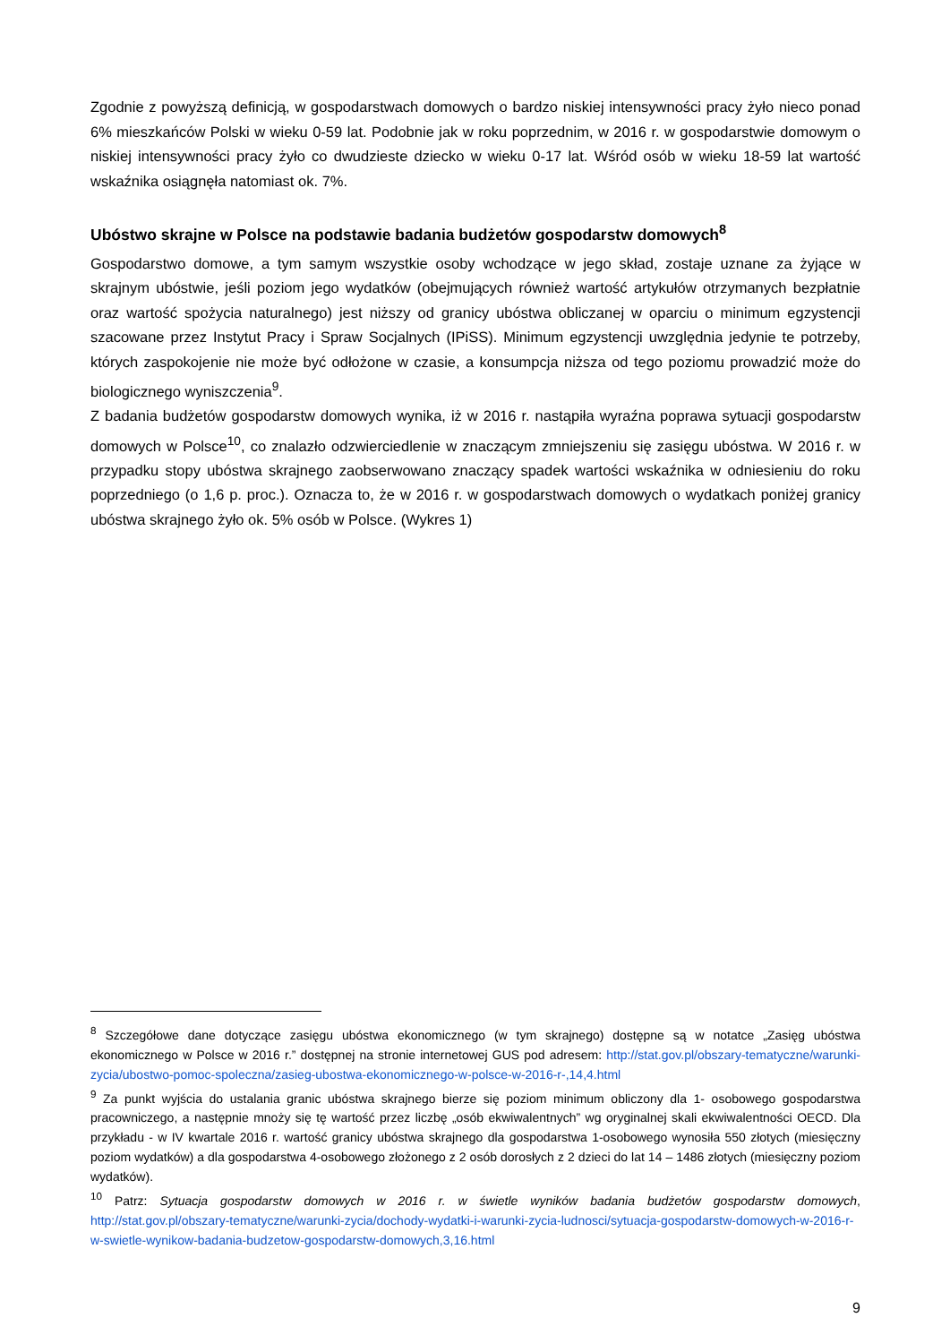Zgodnie z powyższą definicją, w gospodarstwach domowych o bardzo niskiej intensywności pracy żyło nieco ponad 6% mieszkańców Polski w wieku 0-59 lat. Podobnie jak w roku poprzednim, w 2016 r. w gospodarstwie domowym o niskiej intensywności pracy żyło co dwudzieste dziecko w wieku 0-17 lat. Wśród osób w wieku 18-59 lat wartość wskaźnika osiągnęła natomiast ok. 7%.
Ubóstwo skrajne w Polsce na podstawie badania budżetów gospodarstw domowych<sup>8</sup>
Gospodarstwo domowe, a tym samym wszystkie osoby wchodzące w jego skład, zostaje uznane za żyjące w skrajnym ubóstwie, jeśli poziom jego wydatków (obejmujących również wartość artykułów otrzymanych bezpłatnie oraz wartość spożycia naturalnego) jest niższy od granicy ubóstwa obliczanej w oparciu o minimum egzystencji szacowane przez Instytut Pracy i Spraw Socjalnych (IPiSS). Minimum egzystencji uwzględnia jedynie te potrzeby, których zaspokojenie nie może być odłożone w czasie, a konsumpcja niższa od tego poziomu prowadzić może do biologicznego wyniszczenia<sup>9</sup>.
Z badania budżetów gospodarstw domowych wynika, iż w 2016 r. nastąpiła wyraźna poprawa sytuacji gospodarstw domowych w Polsce<sup>10</sup>, co znalazło odzwierciedlenie w znaczącym zmniejszeniu się zasięgu ubóstwa. W 2016 r. w przypadku stopy ubóstwa skrajnego zaobserwowano znaczący spadek wartości wskaźnika w odniesieniu do roku poprzedniego (o 1,6 p. proc.). Oznacza to, że w 2016 r. w gospodarstwach domowych o wydatkach poniżej granicy ubóstwa skrajnego żyło ok. 5% osób w Polsce. (Wykres 1)
<sup>8</sup> Szczegółowe dane dotyczące zasięgu ubóstwa ekonomicznego (w tym skrajnego) dostępne są w notatce „Zasięg ubóstwa ekonomicznego w Polsce w 2016 r.” dostępnej na stronie internetowej GUS pod adresem: http://stat.gov.pl/obszary-tematyczne/warunki-zycia/ubostwo-pomoc-spoleczna/zasieg-ubostwa-ekonomicznego-w-polsce-w-2016-r-,14,4.html
<sup>9</sup> Za punkt wyjścia do ustalania granic ubóstwa skrajnego bierze się poziom minimum obliczony dla 1- osobowego gospodarstwa pracowniczego, a następnie mnoży się tę wartość przez liczbę „osób ekwiwalentnych” wg oryginalnej skali ekwiwalentności OECD. Dla przykładu - w IV kwartale 2016 r. wartość granicy ubóstwa skrajnego dla gospodarstwa 1-osobowego wynosiła 550 złotych (miesięczny poziom wydatków) a dla gospodarstwa 4-osobowego złożonego z 2 osób dorosłych z 2 dzieci do lat 14 – 1486 złotych (miesięczny poziom wydatków).
<sup>10</sup> Patrz: Sytuacja gospodarstw domowych w 2016 r. w świetle wyników badania budżetów gospodarstw domowych, http://stat.gov.pl/obszary-tematyczne/warunki-zycia/dochody-wydatki-i-warunki-zycia-ludnosci/sytuacja-gospodarstw-domowych-w-2016-r-w-swietle-wynikow-badania-budzetow-gospodarstw-domowych,3,16.html
9